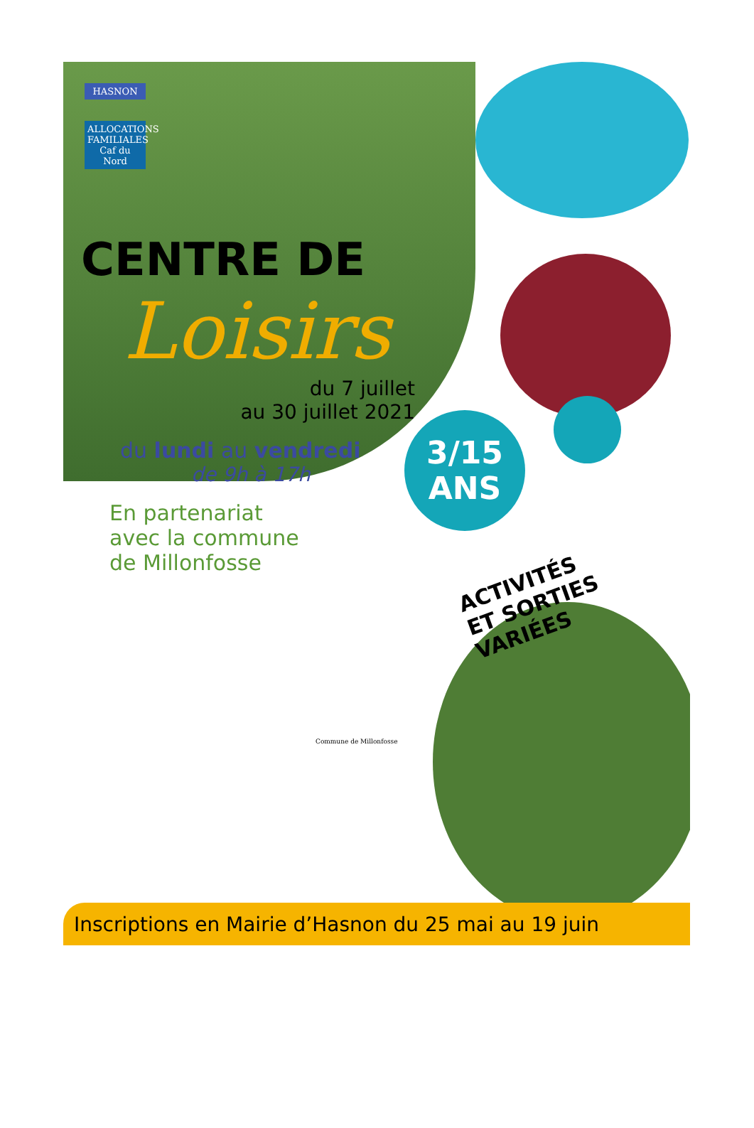HASNON
ALLOCATIONS FAMILIALES
Caf du Nord
3/15
ANS
CENTRE DE
Loisirs
du 7 juillet
au 30 juillet 2021
du lundi au vendredi
de 9h à 17h
En partenariat
avec la commune
de Millonfosse
Commune de Millonfosse
ACTIVITÉS
ET SORTIES VARIÉES
Inscriptions en Mairie d’Hasnon du 25 mai au 19 juin